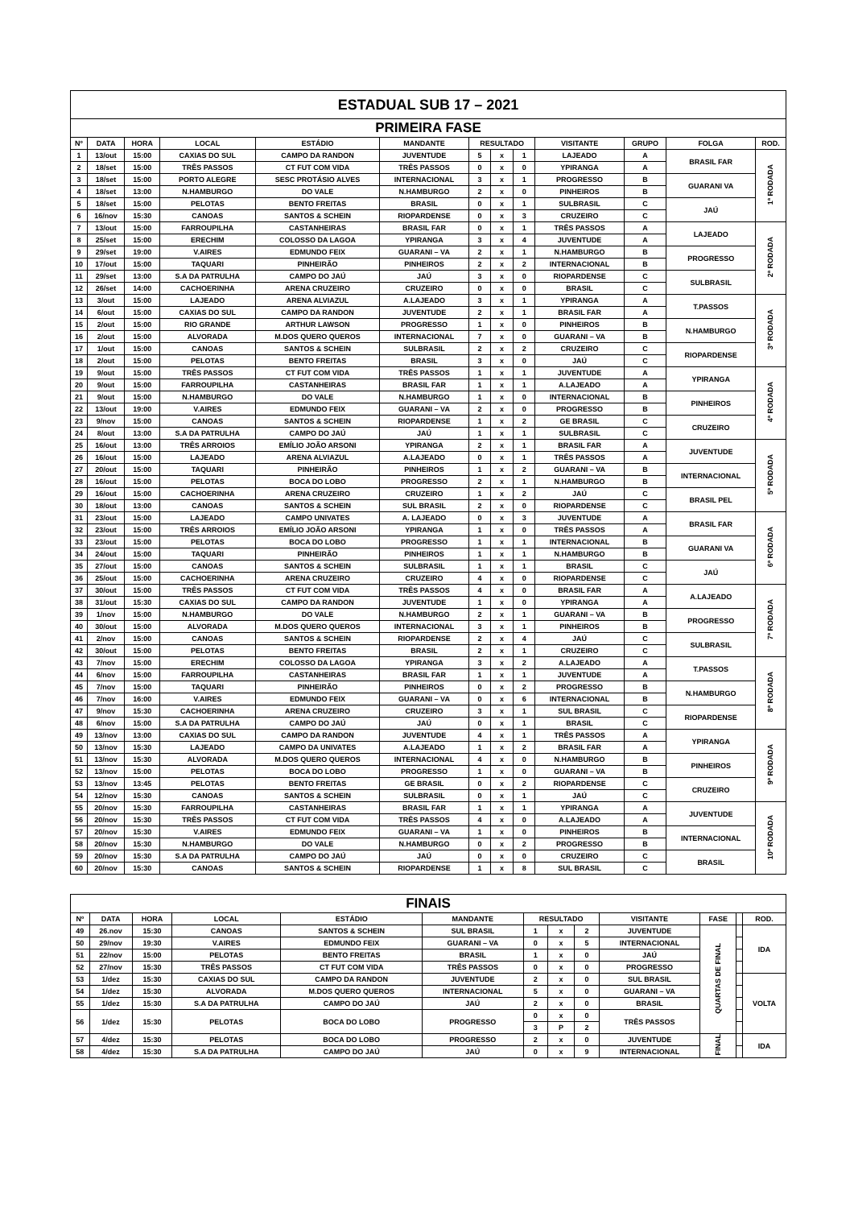| ESTADUAL SUB 17 – 2021 | | | | | | | | | | | | |
| PRIMEIRA FASE | | | | | | | | | | | | |
| Nº | DATA | HORA | LOCAL | ESTÁDIO | MANDANTE | RESULTADO | | | VISITANTE | GRUPO | FOLGA | ROD. |
| 1 | 13/out | 15:00 | CAXIAS DO SUL | CAMPO DA RANDON | JUVENTUDE | 5 | x | 1 | LAJEADO | A | BRASIL FAR | 1ª RODADA |
| 2 | 18/set | 15:00 | TRÊS PASSOS | CT FUT COM VIDA | TRÊS PASSOS | 0 | x | 0 | YPIRANGA | A | | |
| 3 | 18/set | 15:00 | PORTO ALEGRE | SESC PROTÁSIO ALVES | INTERNACIONAL | 3 | x | 1 | PROGRESSO | B | GUARANI VA | |
| 4 | 18/set | 13:00 | N.HAMBURGO | DO VALE | N.HAMBURGO | 2 | x | 0 | PINHEIROS | B | | |
| 5 | 18/set | 15:00 | PELOTAS | BENTO FREITAS | BRASIL | 0 | x | 1 | SULBRASIL | C | JAÚ | |
| 6 | 16/nov | 15:30 | CANOAS | SANTOS & SCHEIN | RIOPARDENSE | 0 | x | 3 | CRUZEIRO | C | | |
| 7 | 13/out | 15:00 | FARROUPILHA | CASTANHEIRAS | BRASIL FAR | 0 | x | 1 | TRÊS PASSOS | A | LAJEADO | 2ª RODADA |
| 8 | 25/set | 15:00 | ERECHIM | COLOSSO DA LAGOA | YPIRANGA | 3 | x | 4 | JUVENTUDE | A | | |
| 9 | 29/set | 19:00 | V.AIRES | EDMUNDO FEIX | GUARANI – VA | 2 | x | 1 | N.HAMBURGO | B | PROGRESSO | |
| 10 | 17/out | 15:00 | TAQUARI | PINHEIRÃO | PINHEIROS | 2 | x | 2 | INTERNACIONAL | B | | |
| 11 | 29/set | 13:00 | S.A DA PATRULHA | CAMPO DO JAÚ | JAÚ | 3 | x | 0 | RIOPARDENSE | C | SULBRASIL | |
| 12 | 26/set | 14:00 | CACHOERINHA | ARENA CRUZEIRO | CRUZEIRO | 0 | x | 0 | BRASIL | C | | |
| 13 | 3/out | 15:00 | LAJEADO | ARENA ALVIAZUL | A.LAJEADO | 3 | x | 1 | YPIRANGA | A | T.PASSOS | 3ª RODADA |
| 14 | 6/out | 15:00 | CAXIAS DO SUL | CAMPO DA RANDON | JUVENTUDE | 2 | x | 1 | BRASIL FAR | A | | |
| 15 | 2/out | 15:00 | RIO GRANDE | ARTHUR LAWSON | PROGRESSO | 1 | x | 0 | PINHEIROS | B | N.HAMBURGO | |
| 16 | 2/out | 15:00 | ALVORADA | M.DOS QUERO QUEROS | INTERNACIONAL | 7 | x | 0 | GUARANI – VA | B | | |
| 17 | 1/out | 15:00 | CANOAS | SANTOS & SCHEIN | SULBRASIL | 2 | x | 2 | CRUZEIRO | C | RIOPARDENSE | |
| 18 | 2/out | 15:00 | PELOTAS | BENTO FREITAS | BRASIL | 3 | x | 0 | JAÚ | C | | |
| 19 | 9/out | 15:00 | TRÊS PASSOS | CT FUT COM VIDA | TRÊS PASSOS | 1 | x | 1 | JUVENTUDE | A | YPIRANGA | 4ª RODADA |
| 20 | 9/out | 15:00 | FARROUPILHA | CASTANHEIRAS | BRASIL FAR | 1 | x | 1 | A.LAJEADO | A | | |
| 21 | 9/out | 15:00 | N.HAMBURGO | DO VALE | N.HAMBURGO | 1 | x | 0 | INTERNACIONAL | B | PINHEIROS | |
| 22 | 13/out | 19:00 | V.AIRES | EDMUNDO FEIX | GUARANI – VA | 2 | x | 0 | PROGRESSO | B | | |
| 23 | 9/nov | 15:00 | CANOAS | SANTOS & SCHEIN | RIOPARDENSE | 1 | x | 2 | GE BRASIL | C | CRUZEIRO | |
| 24 | 8/out | 13:00 | S.A DA PATRULHA | CAMPO DO JAÚ | JAÚ | 1 | x | 1 | SULBRASIL | C | | |
| 25 | 16/out | 13:00 | TRÊS ARROIOS | EMÍLIO JOÃO ARSONI | YPIRANGA | 2 | x | 1 | BRASIL FAR | A | JUVENTUDE | 5ª RODADA |
| 26 | 16/out | 15:00 | LAJEADO | ARENA ALVIAZUL | A.LAJEADO | 0 | x | 1 | TRÊS PASSOS | A | | |
| 27 | 20/out | 15:00 | TAQUARI | PINHEIRÃO | PINHEIROS | 1 | x | 2 | GUARANI – VA | B | INTERNACIONAL | |
| 28 | 16/out | 15:00 | PELOTAS | BOCA DO LOBO | PROGRESSO | 2 | x | 1 | N.HAMBURGO | B | | |
| 29 | 16/out | 15:00 | CACHOERINHA | ARENA CRUZEIRO | CRUZEIRO | 1 | x | 2 | JAÚ | C | BRASIL PEL | |
| 30 | 18/out | 13:00 | CANOAS | SANTOS & SCHEIN | SUL BRASIL | 2 | x | 0 | RIOPARDENSE | C | | |
| 31 | 23/out | 15:00 | LAJEADO | CAMPO UNIVATES | A. LAJEADO | 0 | x | 3 | JUVENTUDE | A | BRASIL FAR | 6ª RODADA |
| 32 | 23/out | 15:00 | TRÊS ARROIOS | EMÍLIO JOÃO ARSONI | YPIRANGA | 1 | x | 0 | TRÊS PASSOS | A | | |
| 33 | 23/out | 15:00 | PELOTAS | BOCA DO LOBO | PROGRESSO | 1 | x | 1 | INTERNACIONAL | B | GUARANI VA | |
| 34 | 24/out | 15:00 | TAQUARI | PINHEIRÃO | PINHEIROS | 1 | x | 1 | N.HAMBURGO | B | | |
| 35 | 27/out | 15:00 | CANOAS | SANTOS & SCHEIN | SULBRASIL | 1 | x | 1 | BRASIL | C | JAÚ | |
| 36 | 25/out | 15:00 | CACHOERINHA | ARENA CRUZEIRO | CRUZEIRO | 4 | x | 0 | RIOPARDENSE | C | | |
| 37 | 30/out | 15:00 | TRÊS PASSOS | CT FUT COM VIDA | TRÊS PASSOS | 4 | x | 0 | BRASIL FAR | A | A.LAJEADO | 7ª RODADA |
| 38 | 31/out | 15:30 | CAXIAS DO SUL | CAMPO DA RANDON | JUVENTUDE | 1 | x | 0 | YPIRANGA | A | | |
| 39 | 1/nov | 15:00 | N.HAMBURGO | DO VALE | N.HAMBURGO | 2 | x | 1 | GUARANI – VA | B | PROGRESSO | |
| 40 | 30/out | 15:00 | ALVORADA | M.DOS QUERO QUEROS | INTERNACIONAL | 3 | x | 1 | PINHEIROS | B | | |
| 41 | 2/nov | 15:00 | CANOAS | SANTOS & SCHEIN | RIOPARDENSE | 2 | x | 4 | JAÚ | C | SULBRASIL | |
| 42 | 30/out | 15:00 | PELOTAS | BENTO FREITAS | BRASIL | 2 | x | 1 | CRUZEIRO | C | | |
| 43 | 7/nov | 15:00 | ERECHIM | COLOSSO DA LAGOA | YPIRANGA | 3 | x | 2 | A.LAJEADO | A | T.PASSOS | 8ª RODADA |
| 44 | 6/nov | 15:00 | FARROUPILHA | CASTANHEIRAS | BRASIL FAR | 1 | x | 1 | JUVENTUDE | A | | |
| 45 | 7/nov | 15:00 | TAQUARI | PINHEIRÃO | PINHEIROS | 0 | x | 2 | PROGRESSO | B | N.HAMBURGO | |
| 46 | 7/nov | 16:00 | V.AIRES | EDMUNDO FEIX | GUARANI – VA | 0 | x | 6 | INTERNACIONAL | B | | |
| 47 | 9/nov | 15:30 | CACHOERINHA | ARENA CRUZEIRO | CRUZEIRO | 3 | x | 1 | SUL BRASIL | C | RIOPARDENSE | |
| 48 | 6/nov | 15:00 | S.A DA PATRULHA | CAMPO DO JAÚ | JAÚ | 0 | x | 1 | BRASIL | C | | |
| 49 | 13/nov | 13:00 | CAXIAS DO SUL | CAMPO DA RANDON | JUVENTUDE | 4 | x | 1 | TRÊS PASSOS | A | YPIRANGA | 9ª RODADA |
| 50 | 13/nov | 15:30 | LAJEADO | CAMPO DA UNIVATES | A.LAJEADO | 1 | x | 2 | BRASIL FAR | A | | |
| 51 | 13/nov | 15:30 | ALVORADA | M.DOS QUERO QUEROS | INTERNACIONAL | 4 | x | 0 | N.HAMBURGO | B | PINHEIROS | |
| 52 | 13/nov | 15:00 | PELOTAS | BOCA DO LOBO | PROGRESSO | 1 | x | 0 | GUARANI – VA | B | | |
| 53 | 13/nov | 13:45 | PELOTAS | BENTO FREITAS | GE BRASIL | 0 | x | 2 | RIOPARDENSE | C | CRUZEIRO | |
| 54 | 12/nov | 15:30 | CANOAS | SANTOS & SCHEIN | SULBRASIL | 0 | x | 1 | JAÚ | C | | |
| 55 | 20/nov | 15:30 | FARROUPILHA | CASTANHEIRAS | BRASIL FAR | 1 | x | 1 | YPIRANGA | A | JUVENTUDE | 10ª RODADA |
| 56 | 20/nov | 15:30 | TRÊS PASSOS | CT FUT COM VIDA | TRÊS PASSOS | 4 | x | 0 | A.LAJEADO | A | | |
| 57 | 20/nov | 15:30 | V.AIRES | EDMUNDO FEIX | GUARANI – VA | 1 | x | 0 | PINHEIROS | B | INTERNACIONAL | |
| 58 | 20/nov | 15:30 | N.HAMBURGO | DO VALE | N.HAMBURGO | 0 | x | 2 | PROGRESSO | B | | |
| 59 | 20/nov | 15:30 | S.A DA PATRULHA | CAMPO DO JAÚ | JAÚ | 0 | x | 0 | CRUZEIRO | C | BRASIL | |
| 60 | 20/nov | 15:30 | CANOAS | SANTOS & SCHEIN | RIOPARDENSE | 1 | x | 8 | SUL BRASIL | C | | |
| FINAIS | | | | | | | | | | | | |
| Nº | DATA | HORA | LOCAL | ESTÁDIO | MANDANTE | RESULTADO | | | VISITANTE | FASE | | ROD. |
| 49 | 26.nov | 15:30 | CANOAS | SANTOS & SCHEIN | SUL BRASIL | 1 | x | 2 | JUVENTUDE | QUARTAS DE FINAL | | IDA |
| 50 | 29/nov | 19:30 | V.AIRES | EDMUNDO FEIX | GUARANI – VA | 0 | x | 5 | INTERNACIONAL | | | |
| 51 | 22/nov | 15:00 | PELOTAS | BENTO FREITAS | BRASIL | 1 | x | 0 | JAÚ | | | |
| 52 | 27/nov | 15:30 | TRÊS PASSOS | CT FUT COM VIDA | TRÊS PASSOS | 0 | x | 0 | PROGRESSO | | | |
| 53 | 1/dez | 15:30 | CAXIAS DO SUL | CAMPO DA RANDON | JUVENTUDE | 2 | x | 0 | SUL BRASIL | | | VOLTA |
| 54 | 1/dez | 15:30 | ALVORADA | M.DOS QUERO QUEROS | INTERNACIONAL | 5 | x | 0 | GUARANI – VA | | | |
| 55 | 1/dez | 15:30 | S.A DA PATRULHA | CAMPO DO JAÚ | JAÚ | 2 | x | 0 | BRASIL | | | |
| 56 | 1/dez | 15:30 | PELOTAS | BOCA DO LOBO | PROGRESSO | 0 | x | 0 | TRÊS PASSOS | | | |
| | | | | | | 3 | P | 2 | | | | |
| 57 | 4/dez | 15:30 | PELOTAS | BOCA DO LOBO | PROGRESSO | 2 | x | 0 | JUVENTUDE | FINAL | | IDA |
| 58 | 4/dez | 15:30 | S.A DA PATRULHA | CAMPO DO JAÚ | JAÚ | 0 | x | 9 | INTERNACIONAL | | | |